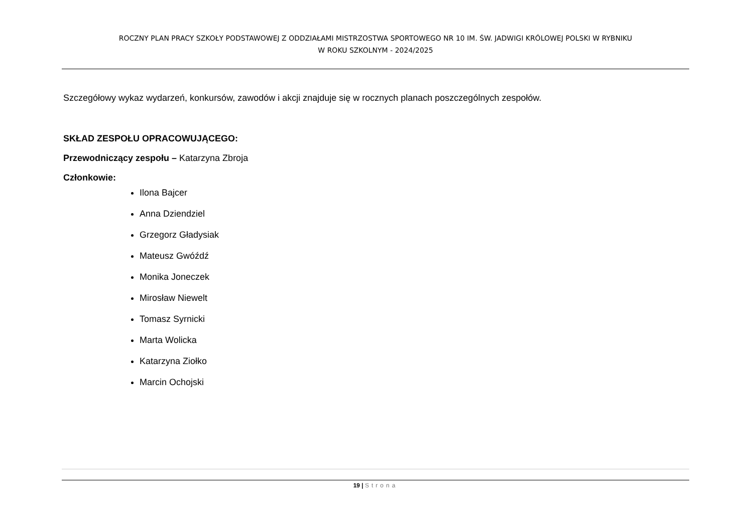ROCZNY PLAN PRACY SZKOŁY PODSTAWOWEJ Z ODDZIAŁAMI MISTRZOSTWA SPORTOWEGO NR 10 IM. ŚW. JADWIGI KRÓLOWEJ POLSKI W RYBNIKU
W ROKU SZKOLNYM - 2024/2025
Szczegółowy wykaz wydarzeń, konkursów, zawodów i akcji znajduje się w rocznych planach poszczególnych zespołów.
SKŁAD ZESPOŁU OPRACOWUJĄCEGO:
Przewodniczący zespołu – Katarzyna Zbroja
Członkowie:
Ilona Bajcer
Anna Dziendziel
Grzegorz Gładysiak
Mateusz Gwóźdź
Monika Joneczek
Mirosław Niewelt
Tomasz Syrnicki
Marta Wolicka
Katarzyna Ziołko
Marcin Ochojski
19 | Strona